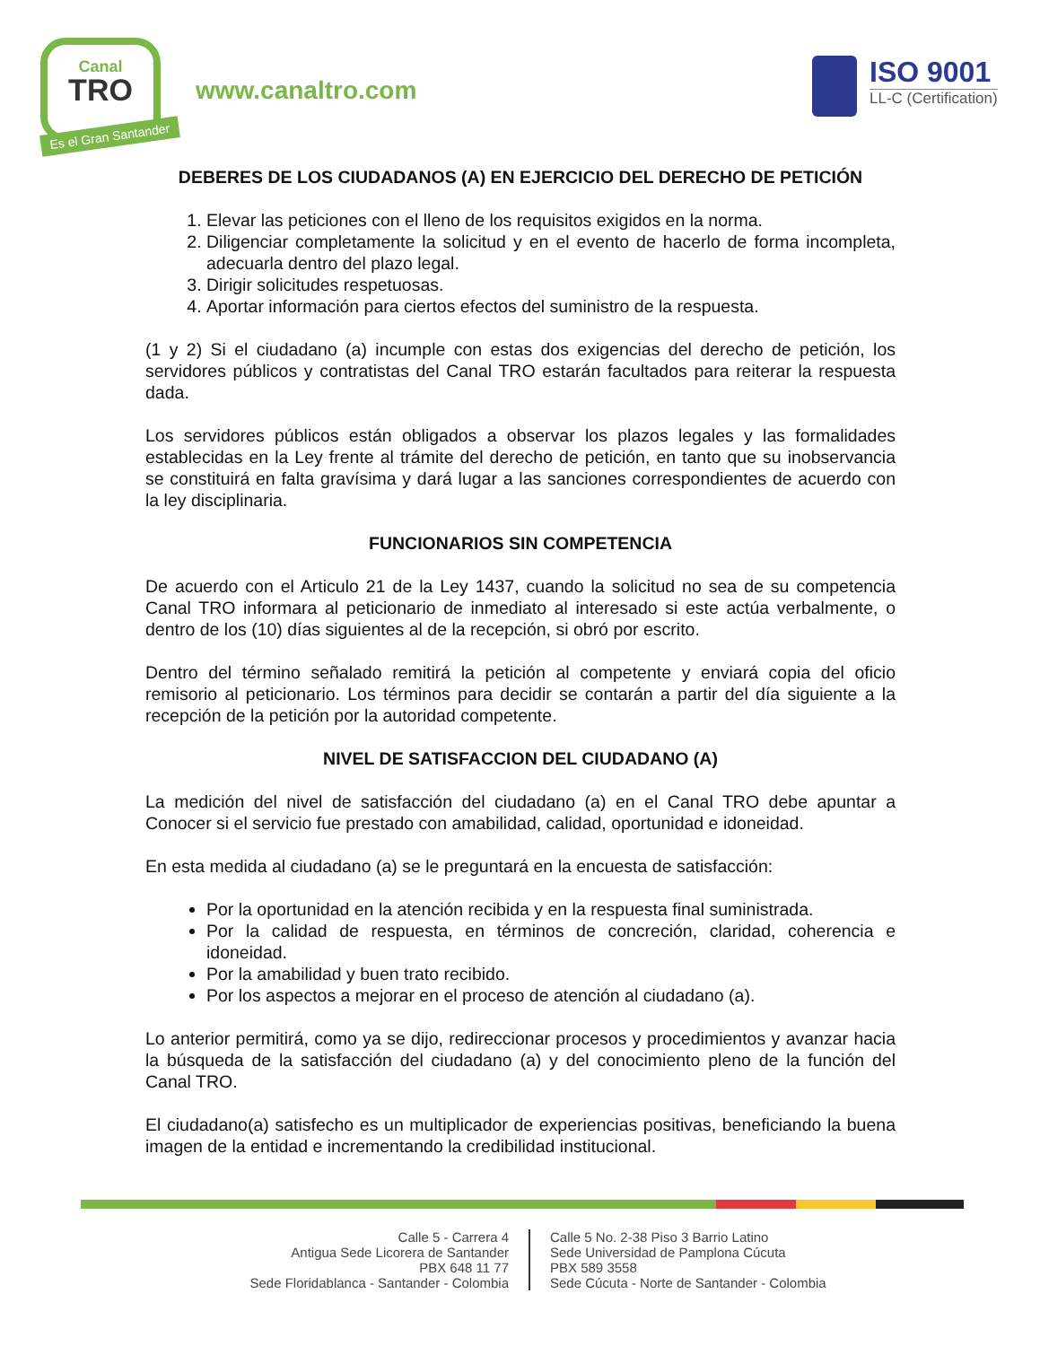Canal
TRO
Es el Gran Santander
www.canaltro.com
ISO 9001
LL-C (Certification)
DEBERES DE LOS CIUDADANOS (A) EN EJERCICIO DEL DERECHO DE PETICIÓN
1. Elevar las peticiones con el lleno de los requisitos exigidos en la norma.
2. Diligenciar completamente la solicitud y en el evento de hacerlo de forma incompleta, adecuarla dentro del plazo legal.
3. Dirigir solicitudes respetuosas.
4. Aportar información para ciertos efectos del suministro de la respuesta.
(1 y 2) Si el ciudadano (a) incumple con estas dos exigencias del derecho de petición, los servidores públicos y contratistas del Canal TRO estarán facultados para reiterar la respuesta dada.
Los servidores públicos están obligados a observar los plazos legales y las formalidades establecidas en la Ley frente al trámite del derecho de petición, en tanto que su inobservancia se constituirá en falta gravísima y dará lugar a las sanciones correspondientes de acuerdo con la ley disciplinaria.
FUNCIONARIOS SIN COMPETENCIA
De acuerdo con el Articulo 21 de la Ley 1437, cuando la solicitud no sea de su competencia Canal TRO informara al peticionario de inmediato al interesado si este actúa verbalmente, o dentro de los (10) días siguientes al de la recepción, si obró por escrito.
Dentro del término señalado remitirá la petición al competente y enviará copia del oficio remisorio al peticionario. Los términos para decidir se contarán a partir del día siguiente a la recepción de la petición por la autoridad competente.
NIVEL DE SATISFACCION DEL CIUDADANO (A)
La medición del nivel de satisfacción del ciudadano (a) en el Canal TRO debe apuntar a Conocer si el servicio fue prestado con amabilidad, calidad, oportunidad e idoneidad.
En esta medida al ciudadano (a) se le preguntará en la encuesta de satisfacción:
Por la oportunidad en la atención recibida y en la respuesta final suministrada.
Por la calidad de respuesta, en términos de concreción, claridad, coherencia e idoneidad.
Por la amabilidad y buen trato recibido.
Por los aspectos a mejorar en el proceso de atención al ciudadano (a).
Lo anterior permitirá, como ya se dijo, redireccionar procesos y procedimientos y avanzar hacia la búsqueda de la satisfacción del ciudadano (a) y del conocimiento pleno de la función del Canal TRO.
El ciudadano(a) satisfecho es un multiplicador de experiencias positivas, beneficiando la buena imagen de la entidad e incrementando la credibilidad institucional.
Calle 5 - Carrera 4
Antigua Sede Licorera de Santander
PBX 648 11 77
Sede Floridablanca - Santander - Colombia
Calle 5 No. 2-38 Piso 3 Barrio Latino
Sede Universidad de Pamplona Cúcuta
PBX 589 3558
Sede Cúcuta - Norte de Santander - Colombia